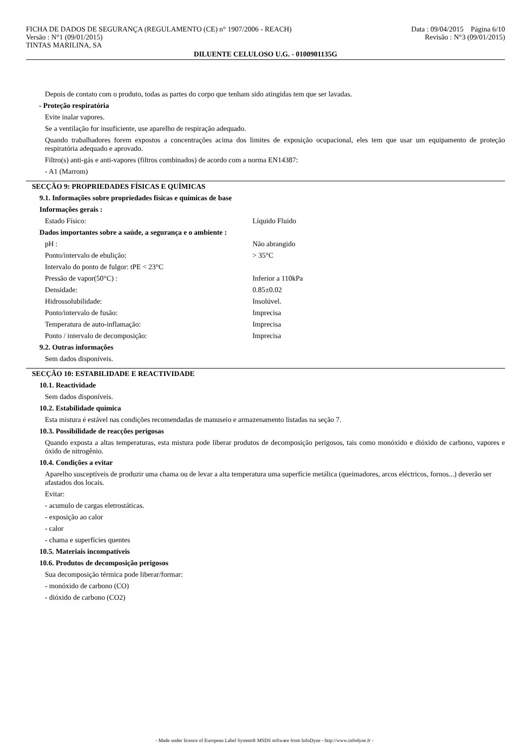FICHA DE DADOS DE SEGURANÇA (REGULAMENTO (CE) n° 1907/2006 - REACH)
Versão : N°1 (09/01/2015)
TINTAS MARILINA, SA
Data : 09/04/2015 Página 6/10
Revisão : N°3 (09/01/2015)
DILUENTE CELULOSO U.G. - 0100901135G
Depois de contato com o produto, todas as partes do corpo que tenham sido atingidas tem que ser lavadas.
- Proteção respiratória
Evite inalar vapores.
Se a ventilação for insuficiente, use aparelho de respiração adequado.
Quando trabalhadores forem expostos a concentrações acima dos limites de exposição ocupacional, eles tem que usar um equipamento de proteção respiratória adequado e aprovado.
Filtro(s) anti-gás e anti-vapores (filtros combinados) de acordo com a norma EN14387:
- A1 (Marrom)
SECÇÃO 9: PROPRIEDADES FÍSICAS E QUÍMICAS
9.1. Informações sobre propriedades físicas e químicas de base
Informações gerais :
| Estado Físico: | Líquido Fluido |
Dados importantes sobre a saúde, a segurança e o ambiente :
| pH : | Não abrangido |
| Ponto/intervalo de ebulição: | > 35°C |
| Intervalo do ponto de fulgor: tPE < 23°C | |
| Pressão de vapor(50°C) : | Inferior a 110kPa |
| Densidade: | 0.85±0.02 |
| Hidrossolubilidade: | Insolúvel. |
| Ponto/intervalo de fusão: | Imprecisa |
| Temperatura de auto-inflamação: | Imprecisa |
| Ponto / intervalo de decomposição: | Imprecisa |
9.2. Outras informações
Sem dados disponíveis.
SECÇÃO 10: ESTABILIDADE E REACTIVIDADE
10.1. Reactividade
Sem dados disponíveis.
10.2. Estabilidade química
Esta mistura é estável nas condições recomendadas de manuseio e armazenamento listadas na seção 7.
10.3. Possibilidade de reacções perigosas
Quando exposta a altas temperaturas, esta mistura pode liberar produtos de decomposição perigosos, tais como monóxido e dióxido de carbono, vapores e óxido de nitrogênio.
10.4. Condições a evitar
Aparelho susceptíveis de produzir uma chama ou de levar a alta temperatura uma superfície metálica (queimadores, arcos eléctricos, fornos...) deverão ser afastados dos locais.
Evitar:
- acumulo de cargas eletrostáticas.
- exposição ao calor
- calor
- chama e superfícies quentes
10.5. Materiais incompatíveis
10.6. Produtos de decomposição perigosos
Sua decomposição térmica pode liberar/formar:
- monóxido de carbono (CO)
- dióxido de carbono (CO2)
- Made under licence of European Label System® MSDS software from InfoDyne - http://www.infodyne.fr -